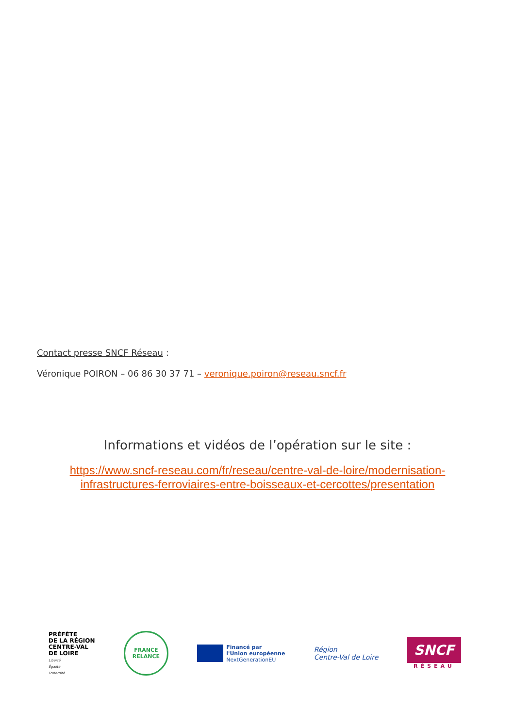Contact presse SNCF Réseau :
Véronique POIRON – 06 86 30 37 71 – veronique.poiron@reseau.sncf.fr
Informations et vidéos de l’opération sur le site :
https://www.sncf-reseau.com/fr/reseau/centre-val-de-loire/modernisation-
infrastructures-ferroviaires-entre-boisseaux-et-cercottes/presentation
PRÉFÈTE
DE LA RÉGION
CENTRE-VAL
DE LOIRE
Liberté
Égalité
Fraternité
FRANCE
RELANCE
Financé par
l'Union européenne
NextGenerationEU
Région
Centre-Val de Loire
SNCF
RÉSEAU